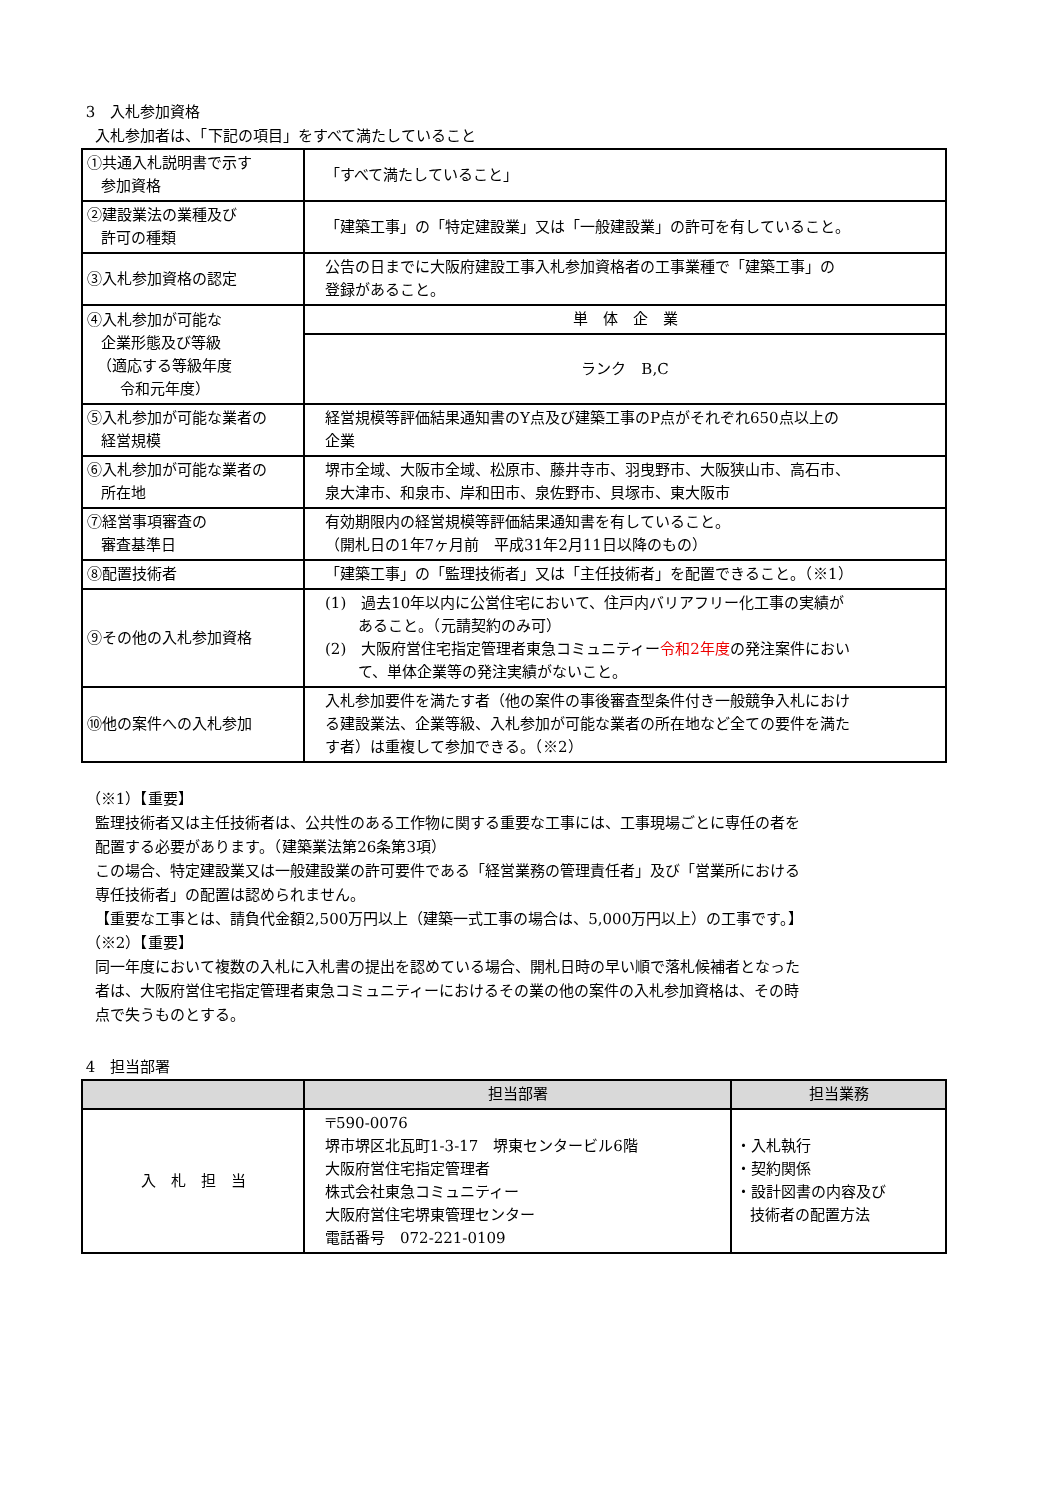3　入札参加資格
入札参加者は、「下記の項目」をすべて満たしていること
| ①共通入札説明書で示す 参加資格 | 「すべて満たしていること」 |
| ②建設業法の業種及び 許可の種類 | 「建築工事」の「特定建設業」又は「一般建設業」の許可を有していること。 |
| ③入札参加資格の認定 | 公告の日までに大阪府建設工事入札参加資格者の工事業種で「建築工事」の 登録があること。 |
| ④入札参加が可能な 企業形態及び等級 （適応する等級年度 令和元年度） | 単 体 企 業 |
| | ランク B,C |
| ⑤入札参加が可能な業者の 経営規模 | 経営規模等評価結果通知書のY点及び建築工事のP点がそれぞれ650点以上の 企業 |
| ⑥入札参加が可能な業者の 所在地 | 堺市全域、大阪市全域、松原市、藤井寺市、羽曳野市、大阪狭山市、高石市、 泉大津市、和泉市、岸和田市、泉佐野市、貝塚市、東大阪市 |
| ⑦経営事項審査の 審査基準日 | 有効期限内の経営規模等評価結果通知書を有していること。 （開札日の1年7ヶ月前 平成31年2月11日以降のもの） |
| ⑧配置技術者 | 「建築工事」の「監理技術者」又は「主任技術者」を配置できること。（※1） |
| ⑨その他の入札参加資格 | (1) 過去10年以内に公営住宅において、住戸内バリアフリー化工事の実績が あること。（元請契約のみ可） (2) 大阪府営住宅指定管理者東急コミュニティー 令和2年度 の発注案件におい て、単体企業等の発注実績がないこと。 |
| ⑩他の案件への入札参加 | 入札参加要件を満たす者（他の案件の事後審査型条件付き一般競争入札におけ る建設業法、企業等級、入札参加が可能な業者の所在地など全ての要件を満た す者）は重複して参加できる。（※2） |
（※1）【重要】
監理技術者又は主任技術者は、公共性のある工作物に関する重要な工事には、工事現場ごとに専任の者を
配置する必要があります。（建築業法第26条第3項）
この場合、特定建設業又は一般建設業の許可要件である「経営業務の管理責任者」及び「営業所における
専任技術者」の配置は認められません。
【重要な工事とは、請負代金額2,500万円以上（建築一式工事の場合は、5,000万円以上）の工事です。】
（※2）【重要】
同一年度において複数の入札に入札書の提出を認めている場合、開札日時の早い順で落札候補者となった
者は、大阪府営住宅指定管理者東急コミュニティーにおけるその業の他の案件の入札参加資格は、その時
点で失うものとする。
4　担当部署
| | 担当部署 | 担当業務 |
| --- | --- | --- |
| 入 札 担 当 | 〒590-0076 堺市堺区北瓦町1-3-17 堺東センタービル6階 大阪府営住宅指定管理者 株式会社東急コミュニティー 大阪府営住宅堺東管理センター 電話番号 072-221-0109 | ・入札執行 ・契約関係 ・設計図書の内容及び 技術者の配置方法 |